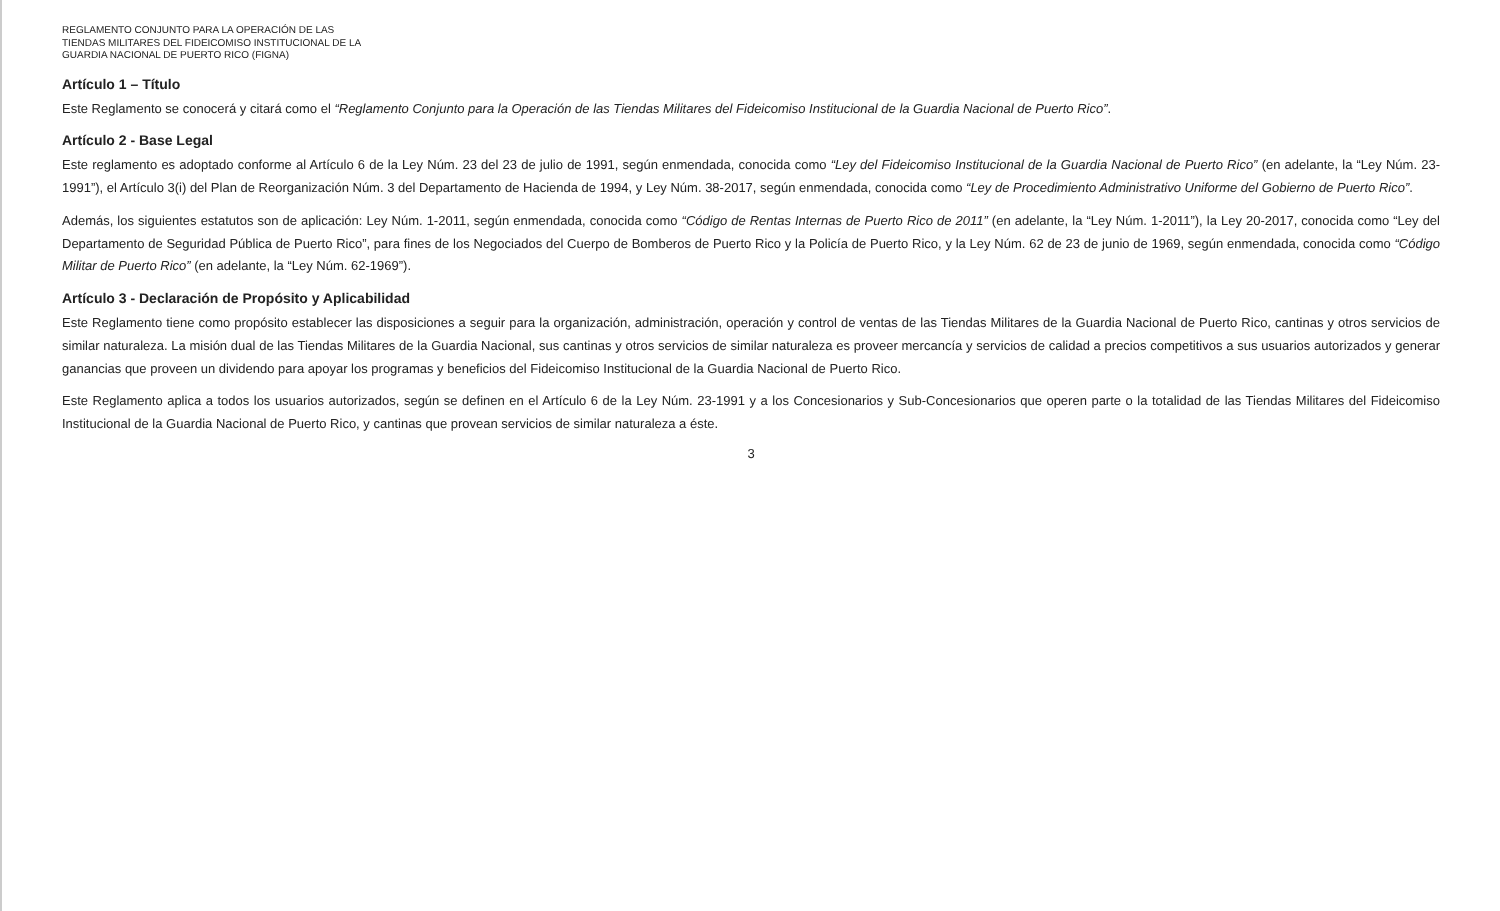REGLAMENTO CONJUNTO PARA LA OPERACIÓN DE LAS
TIENDAS MILITARES DEL FIDEICOMISO INSTITUCIONAL DE LA
GUARDIA NACIONAL DE PUERTO RICO (FIGNA)
Artículo 1 – Título
Este Reglamento se conocerá y citará como el “Reglamento Conjunto para la Operación de las Tiendas Militares del Fideicomiso Institucional de la Guardia Nacional de Puerto Rico”.
Artículo 2 - Base Legal
Este reglamento es adoptado conforme al Artículo 6 de la Ley Núm. 23 del 23 de julio de 1991, según enmendada, conocida como “Ley del Fideicomiso Institucional de la Guardia Nacional de Puerto Rico” (en adelante, la “Ley Núm. 23-1991”), el Artículo 3(i) del Plan de Reorganización Núm. 3 del Departamento de Hacienda de 1994, y Ley Núm. 38-2017, según enmendada, conocida como “Ley de Procedimiento Administrativo Uniforme del Gobierno de Puerto Rico”.
Además, los siguientes estatutos son de aplicación: Ley Núm. 1-2011, según enmendada, conocida como “Código de Rentas Internas de Puerto Rico de 2011” (en adelante, la “Ley Núm. 1-2011”), la Ley 20-2017, conocida como “Ley del Departamento de Seguridad Pública de Puerto Rico”, para fines de los Negociados del Cuerpo de Bomberos de Puerto Rico y la Policía de Puerto Rico, y la Ley Núm. 62 de 23 de junio de 1969, según enmendada, conocida como “Código Militar de Puerto Rico” (en adelante, la “Ley Núm. 62-1969”).
Artículo 3 - Declaración de Propósito y Aplicabilidad
Este Reglamento tiene como propósito establecer las disposiciones a seguir para la organización, administración, operación y control de ventas de las Tiendas Militares de la Guardia Nacional de Puerto Rico, cantinas y otros servicios de similar naturaleza. La misión dual de las Tiendas Militares de la Guardia Nacional, sus cantinas y otros servicios de similar naturaleza es proveer mercancía y servicios de calidad a precios competitivos a sus usuarios autorizados y generar ganancias que proveen un dividendo para apoyar los programas y beneficios del Fideicomiso Institucional de la Guardia Nacional de Puerto Rico.
Este Reglamento aplica a todos los usuarios autorizados, según se definen en el Artículo 6 de la Ley Núm. 23-1991 y a los Concesionarios y Sub-Concesionarios que operen parte o la totalidad de las Tiendas Militares del Fideicomiso Institucional de la Guardia Nacional de Puerto Rico, y cantinas que provean servicios de similar naturaleza a éste.
3